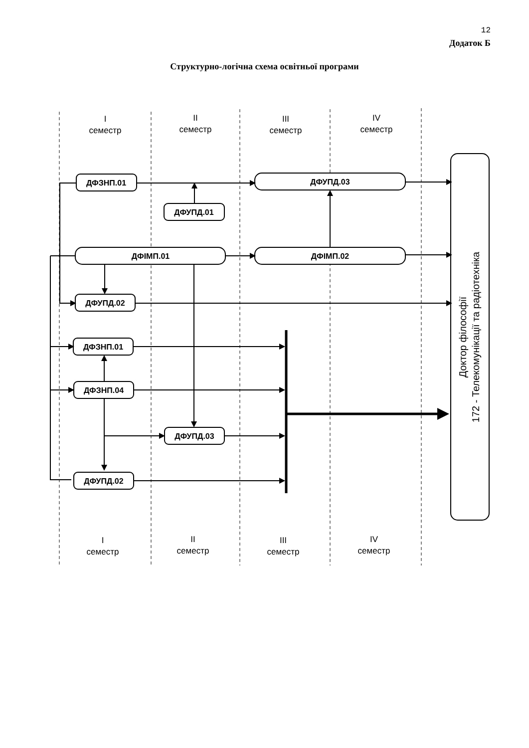12
Додаток Б
Структурно-логічна схема освітньої програми
I
семестр
II
семестр
III
семестр
IV
семестр
I
семестр
II
семестр
III
семестр
IV
семестр
ДФЗНП.01
ДФУПД.03
ДФУПД.01
ДФІМП.01
ДФІМП.02
ДФУПД.02
ДФЗНП.01
ДФЗНП.04
ДФУПД.03
ДФУПД.02
Доктор філософії
172 - Телекомунікації та радіотехніка